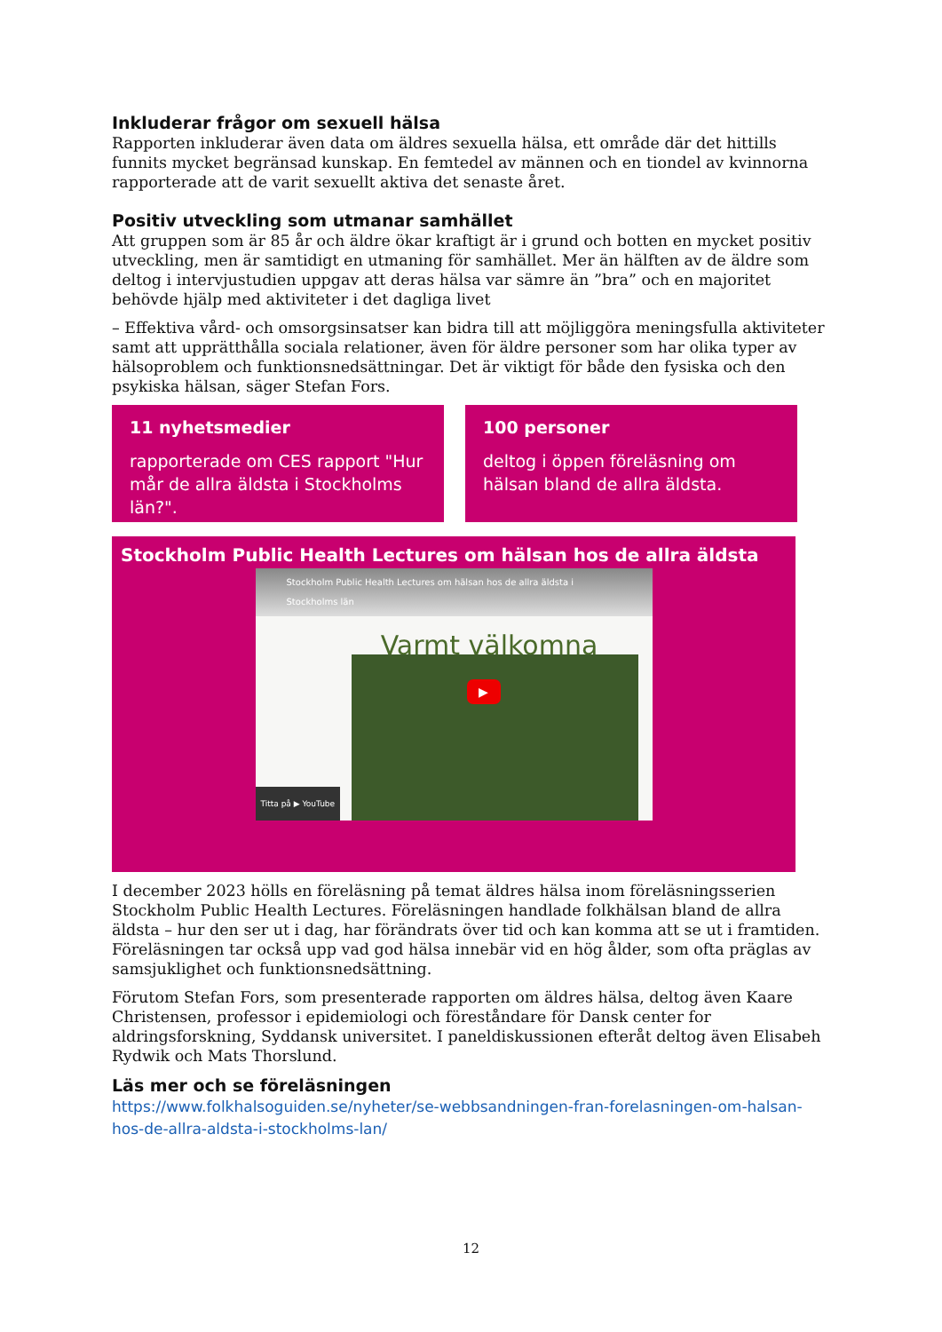Inkluderar frågor om sexuell hälsa
Rapporten inkluderar även data om äldres sexuella hälsa, ett område där det hittills funnits mycket begränsad kunskap. En femtedel av männen och en tiondel av kvinnorna rapporterade att de varit sexuellt aktiva det senaste året.
Positiv utveckling som utmanar samhället
Att gruppen som är 85 år och äldre ökar kraftigt är i grund och botten en mycket positiv utveckling, men är samtidigt en utmaning för samhället. Mer än hälften av de äldre som deltog i intervjustudien uppgav att deras hälsa var sämre än ”bra” och en majoritet behövde hjälp med aktiviteter i det dagliga livet
– Effektiva vård- och omsorgsinsatser kan bidra till att möjliggöra meningsfulla aktiviteter samt att upprätthålla sociala relationer, även för äldre personer som har olika typer av hälsoproblem och funktionsnedsättningar. Det är viktigt för både den fysiska och den psykiska hälsan, säger Stefan Fors.
11 nyhetsmedier
rapporterade om CES rapport "Hur mår de allra äldsta i Stockholms län?".
100 personer
deltog i öppen föreläsning om hälsan bland de allra äldsta.
Stockholm Public Health Lectures om hälsan hos de allra äldsta
Stockholm Public Health Lectures om hälsan hos de allra äldsta i Stockholms län
Varmt välkomna
▶
Titta på ▶ YouTube
I december 2023 hölls en föreläsning på temat äldres hälsa inom föreläsningsserien Stockholm Public Health Lectures. Föreläsningen handlade folkhälsan bland de allra äldsta – hur den ser ut i dag, har förändrats över tid och kan komma att se ut i framtiden. Föreläsningen tar också upp vad god hälsa innebär vid en hög ålder, som ofta präglas av samsjuklighet och funktionsnedsättning.
Förutom Stefan Fors, som presenterade rapporten om äldres hälsa, deltog även Kaare Christensen, professor i epidemiologi och föreståndare för Dansk center for aldringsforskning, Syddansk universitet. I paneldiskussionen efteråt deltog även Elisabeh Rydwik och Mats Thorslund.
Läs mer och se föreläsningen
https://www.folkhalsoguiden.se/nyheter/se-webbsandningen-fran-forelasningen-om-halsan-hos-de-allra-aldsta-i-stockholms-lan/
12